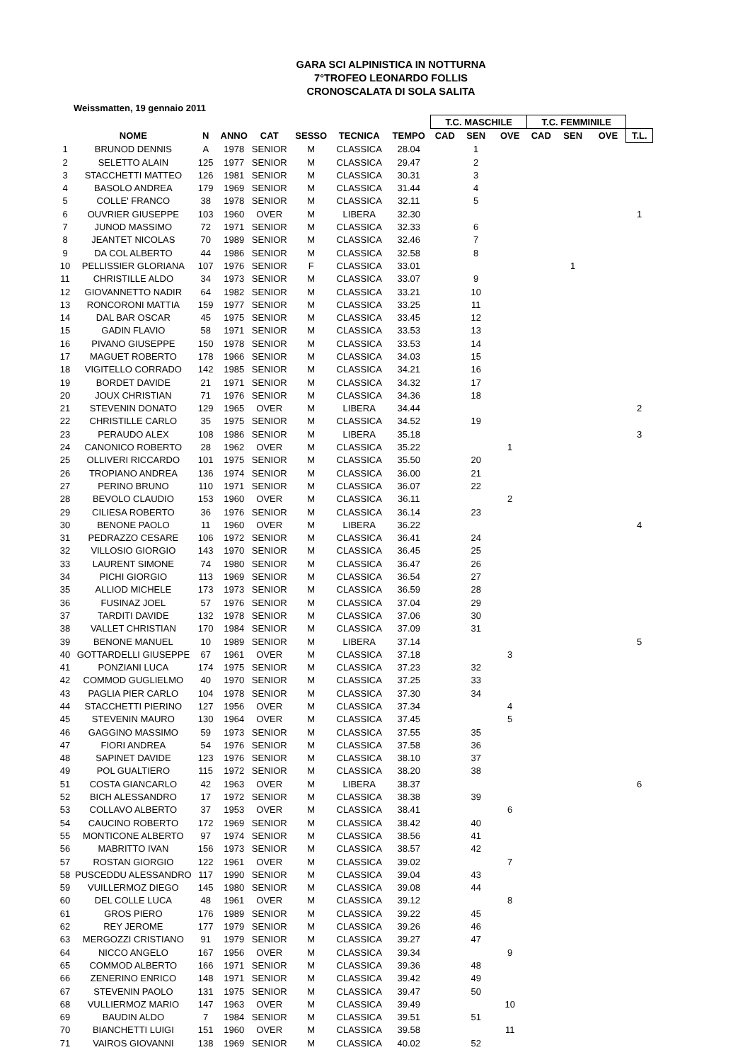GARA SCI ALPINISTICA IN NOTTURNA
7°TROFEO LEONARDO FOLLIS
CRONOSCALATA DI SOLA SALITA
Weissmatten, 19 gennaio 2011
| | | | | | | | | T.C. MASCHILE | | | T.C. FEMMINILE | | | |
| --- | --- | --- | --- | --- | --- | --- | --- | --- | --- | --- | --- | --- | --- | --- |
| | NOME | N | ANNO | CAT | SESSO | TECNICA | TEMPO | CAD | SEN | OVE | CAD | SEN | OVE | T.L. |
| 1 | BRUNOD DENNIS | A | 1978 | SENIOR | M | CLASSICA | 28.04 | | 1 | | | | | |
| 2 | SELETTO ALAIN | 125 | 1977 | SENIOR | M | CLASSICA | 29.47 | | 2 | | | | | |
| 3 | STACCHETTI MATTEO | 126 | 1981 | SENIOR | M | CLASSICA | 30.31 | | 3 | | | | | |
| 4 | BASOLO ANDREA | 179 | 1969 | SENIOR | M | CLASSICA | 31.44 | | 4 | | | | | |
| 5 | COLLE' FRANCO | 38 | 1978 | SENIOR | M | CLASSICA | 32.11 | | 5 | | | | | |
| 6 | OUVRIER GIUSEPPE | 103 | 1960 | OVER | M | LIBERA | 32.30 | | | | | | | 1 |
| 7 | JUNOD MASSIMO | 72 | 1971 | SENIOR | M | CLASSICA | 32.33 | | 6 | | | | | |
| 8 | JEANTET NICOLAS | 70 | 1989 | SENIOR | M | CLASSICA | 32.46 | | 7 | | | | | |
| 9 | DA COL ALBERTO | 44 | 1986 | SENIOR | M | CLASSICA | 32.58 | | 8 | | | | | |
| 10 | PELLISSIER GLORIANA | 107 | 1976 | SENIOR | F | CLASSICA | 33.01 | | | | | 1 | | |
| 11 | CHRISTILLE ALDO | 34 | 1973 | SENIOR | M | CLASSICA | 33.07 | | 9 | | | | | |
| 12 | GIOVANNETTO NADIR | 64 | 1982 | SENIOR | M | CLASSICA | 33.21 | | 10 | | | | | |
| 13 | RONCORONI MATTIA | 159 | 1977 | SENIOR | M | CLASSICA | 33.25 | | 11 | | | | | |
| 14 | DAL BAR OSCAR | 45 | 1975 | SENIOR | M | CLASSICA | 33.45 | | 12 | | | | | |
| 15 | GADIN FLAVIO | 58 | 1971 | SENIOR | M | CLASSICA | 33.53 | | 13 | | | | | |
| 16 | PIVANO GIUSEPPE | 150 | 1978 | SENIOR | M | CLASSICA | 33.53 | | 14 | | | | | |
| 17 | MAGUET ROBERTO | 178 | 1966 | SENIOR | M | CLASSICA | 34.03 | | 15 | | | | | |
| 18 | VIGITELLO CORRADO | 142 | 1985 | SENIOR | M | CLASSICA | 34.21 | | 16 | | | | | |
| 19 | BORDET DAVIDE | 21 | 1971 | SENIOR | M | CLASSICA | 34.32 | | 17 | | | | | |
| 20 | JOUX CHRISTIAN | 71 | 1976 | SENIOR | M | CLASSICA | 34.36 | | 18 | | | | | |
| 21 | STEVENIN DONATO | 129 | 1965 | OVER | M | LIBERA | 34.44 | | | | | | | 2 |
| 22 | CHRISTILLE CARLO | 35 | 1975 | SENIOR | M | CLASSICA | 34.52 | | 19 | | | | | |
| 23 | PERAUDO ALEX | 108 | 1986 | SENIOR | M | LIBERA | 35.18 | | | | | | | 3 |
| 24 | CANONICO ROBERTO | 28 | 1962 | OVER | M | CLASSICA | 35.22 | | | 1 | | | | |
| 25 | OLLIVERI RICCARDO | 101 | 1975 | SENIOR | M | CLASSICA | 35.50 | | 20 | | | | | |
| 26 | TROPIANO ANDREA | 136 | 1974 | SENIOR | M | CLASSICA | 36.00 | | 21 | | | | | |
| 27 | PERINO BRUNO | 110 | 1971 | SENIOR | M | CLASSICA | 36.07 | | 22 | | | | | |
| 28 | BEVOLO CLAUDIO | 153 | 1960 | OVER | M | CLASSICA | 36.11 | | | 2 | | | | |
| 29 | CILIESA ROBERTO | 36 | 1976 | SENIOR | M | CLASSICA | 36.14 | | 23 | | | | | |
| 30 | BENONE PAOLO | 11 | 1960 | OVER | M | LIBERA | 36.22 | | | | | | | 4 |
| 31 | PEDRAZZO CESARE | 106 | 1972 | SENIOR | M | CLASSICA | 36.41 | | 24 | | | | | |
| 32 | VILLOSIO GIORGIO | 143 | 1970 | SENIOR | M | CLASSICA | 36.45 | | 25 | | | | | |
| 33 | LAURENT SIMONE | 74 | 1980 | SENIOR | M | CLASSICA | 36.47 | | 26 | | | | | |
| 34 | PICHI GIORGIO | 113 | 1969 | SENIOR | M | CLASSICA | 36.54 | | 27 | | | | | |
| 35 | ALLIOD MICHELE | 173 | 1973 | SENIOR | M | CLASSICA | 36.59 | | 28 | | | | | |
| 36 | FUSINAZ JOEL | 57 | 1976 | SENIOR | M | CLASSICA | 37.04 | | 29 | | | | | |
| 37 | TARDITI DAVIDE | 132 | 1978 | SENIOR | M | CLASSICA | 37.06 | | 30 | | | | | |
| 38 | VALLET CHRISTIAN | 170 | 1984 | SENIOR | M | CLASSICA | 37.09 | | 31 | | | | | |
| 39 | BENONE MANUEL | 10 | 1989 | SENIOR | M | LIBERA | 37.14 | | | | | | | 5 |
| 40 | GOTTARDELLI GIUSEPPE | 67 | 1961 | OVER | M | CLASSICA | 37.18 | | | 3 | | | | |
| 41 | PONZIANI LUCA | 174 | 1975 | SENIOR | M | CLASSICA | 37.23 | | 32 | | | | | |
| 42 | COMMOD GUGLIELMO | 40 | 1970 | SENIOR | M | CLASSICA | 37.25 | | 33 | | | | | |
| 43 | PAGLIA PIER CARLO | 104 | 1978 | SENIOR | M | CLASSICA | 37.30 | | 34 | | | | | |
| 44 | STACCHETTI PIERINO | 127 | 1956 | OVER | M | CLASSICA | 37.34 | | | 4 | | | | |
| 45 | STEVENIN MAURO | 130 | 1964 | OVER | M | CLASSICA | 37.45 | | | 5 | | | | |
| 46 | GAGGINO MASSIMO | 59 | 1973 | SENIOR | M | CLASSICA | 37.55 | | 35 | | | | | |
| 47 | FIORI ANDREA | 54 | 1976 | SENIOR | M | CLASSICA | 37.58 | | 36 | | | | | |
| 48 | SAPINET DAVIDE | 123 | 1976 | SENIOR | M | CLASSICA | 38.10 | | 37 | | | | | |
| 49 | POL GUALTIERO | 115 | 1972 | SENIOR | M | CLASSICA | 38.20 | | 38 | | | | | |
| 51 | COSTA GIANCARLO | 42 | 1963 | OVER | M | LIBERA | 38.37 | | | | | | | 6 |
| 52 | BICH ALESSANDRO | 17 | 1972 | SENIOR | M | CLASSICA | 38.38 | | 39 | | | | | |
| 53 | COLLAVO ALBERTO | 37 | 1953 | OVER | M | CLASSICA | 38.41 | | | 6 | | | | |
| 54 | CAUCINO ROBERTO | 172 | 1969 | SENIOR | M | CLASSICA | 38.42 | | 40 | | | | | |
| 55 | MONTICONE ALBERTO | 97 | 1974 | SENIOR | M | CLASSICA | 38.56 | | 41 | | | | | |
| 56 | MABRITTO IVAN | 156 | 1973 | SENIOR | M | CLASSICA | 38.57 | | 42 | | | | | |
| 57 | ROSTAN GIORGIO | 122 | 1961 | OVER | M | CLASSICA | 39.02 | | | 7 | | | | |
| 58 | PUSCEDDU ALESSANDRO | 117 | 1990 | SENIOR | M | CLASSICA | 39.04 | | 43 | | | | | |
| 59 | VUILLERMOZ DIEGO | 145 | 1980 | SENIOR | M | CLASSICA | 39.08 | | 44 | | | | | |
| 60 | DEL COLLE LUCA | 48 | 1961 | OVER | M | CLASSICA | 39.12 | | | 8 | | | | |
| 61 | GROS PIERO | 176 | 1989 | SENIOR | M | CLASSICA | 39.22 | | 45 | | | | | |
| 62 | REY JEROME | 177 | 1979 | SENIOR | M | CLASSICA | 39.26 | | 46 | | | | | |
| 63 | MERGOZZI CRISTIANO | 91 | 1979 | SENIOR | M | CLASSICA | 39.27 | | 47 | | | | | |
| 64 | NICCO ANGELO | 167 | 1956 | OVER | M | CLASSICA | 39.34 | | | 9 | | | | |
| 65 | COMMOD ALBERTO | 166 | 1971 | SENIOR | M | CLASSICA | 39.36 | | 48 | | | | | |
| 66 | ZENERINO ENRICO | 148 | 1971 | SENIOR | M | CLASSICA | 39.42 | | 49 | | | | | |
| 67 | STEVENIN PAOLO | 131 | 1975 | SENIOR | M | CLASSICA | 39.47 | | 50 | | | | | |
| 68 | VULLIERMOZ MARIO | 147 | 1963 | OVER | M | CLASSICA | 39.49 | | | 10 | | | | |
| 69 | BAUDIN ALDO | 7 | 1984 | SENIOR | M | CLASSICA | 39.51 | | 51 | | | | | |
| 70 | BIANCHETTI LUIGI | 151 | 1960 | OVER | M | CLASSICA | 39.58 | | | 11 | | | | |
| 71 | VAIROS GIOVANNI | 138 | 1969 | SENIOR | M | CLASSICA | 40.02 | | 52 | | | | | |